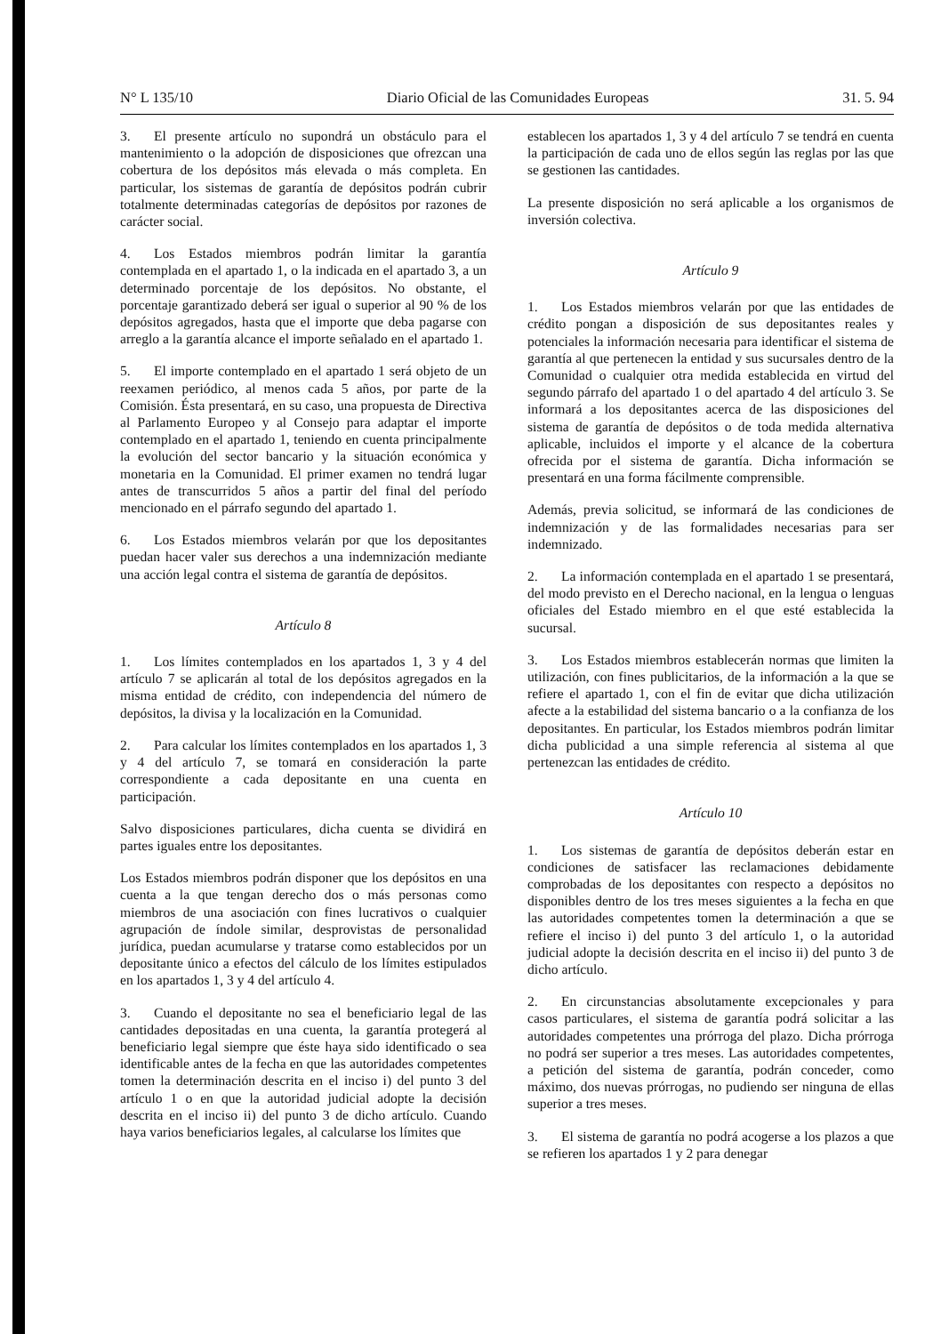N° L 135/10 Diario Oficial de las Comunidades Europeas 31. 5. 94
3. El presente artículo no supondrá un obstáculo para el mantenimiento o la adopción de disposiciones que ofrezcan una cobertura de los depósitos más elevada o más completa. En particular, los sistemas de garantía de depósitos podrán cubrir totalmente determinadas categorías de depósitos por razones de carácter social.
4. Los Estados miembros podrán limitar la garantía contemplada en el apartado 1, o la indicada en el apartado 3, a un determinado porcentaje de los depósitos. No obstante, el porcentaje garantizado deberá ser igual o superior al 90 % de los depósitos agregados, hasta que el importe que deba pagarse con arreglo a la garantía alcance el importe señalado en el apartado 1.
5. El importe contemplado en el apartado 1 será objeto de un reexamen periódico, al menos cada 5 años, por parte de la Comisión. Ésta presentará, en su caso, una propuesta de Directiva al Parlamento Europeo y al Consejo para adaptar el importe contemplado en el apartado 1, teniendo en cuenta principalmente la evolución del sector bancario y la situación económica y monetaria en la Comunidad. El primer examen no tendrá lugar antes de transcurridos 5 años a partir del final del período mencionado en el párrafo segundo del apartado 1.
6. Los Estados miembros velarán por que los depositantes puedan hacer valer sus derechos a una indemnización mediante una acción legal contra el sistema de garantía de depósitos.
Artículo 8
1. Los límites contemplados en los apartados 1, 3 y 4 del artículo 7 se aplicarán al total de los depósitos agregados en la misma entidad de crédito, con independencia del número de depósitos, la divisa y la localización en la Comunidad.
2. Para calcular los límites contemplados en los apartados 1, 3 y 4 del artículo 7, se tomará en consideración la parte correspondiente a cada depositante en una cuenta en participación.
Salvo disposiciones particulares, dicha cuenta se dividirá en partes iguales entre los depositantes.
Los Estados miembros podrán disponer que los depósitos en una cuenta a la que tengan derecho dos o más personas como miembros de una asociación con fines lucrativos o cualquier agrupación de índole similar, desprovistas de personalidad jurídica, puedan acumularse y tratarse como establecidos por un depositante único a efectos del cálculo de los límites estipulados en los apartados 1, 3 y 4 del artículo 4.
3. Cuando el depositante no sea el beneficiario legal de las cantidades depositadas en una cuenta, la garantía protegerá al beneficiario legal siempre que éste haya sido identificado o sea identificable antes de la fecha en que las autoridades competentes tomen la determinación descrita en el inciso i) del punto 3 del artículo 1 o en que la autoridad judicial adopte la decisión descrita en el inciso ii) del punto 3 de dicho artículo. Cuando haya varios beneficiarios legales, al calcularse los límites que
establecen los apartados 1, 3 y 4 del artículo 7 se tendrá en cuenta la participación de cada uno de ellos según las reglas por las que se gestionen las cantidades.
La presente disposición no será aplicable a los organismos de inversión colectiva.
Artículo 9
1. Los Estados miembros velarán por que las entidades de crédito pongan a disposición de sus depositantes reales y potenciales la información necesaria para identificar el sistema de garantía al que pertenecen la entidad y sus sucursales dentro de la Comunidad o cualquier otra medida establecida en virtud del segundo párrafo del apartado 1 o del apartado 4 del artículo 3. Se informará a los depositantes acerca de las disposiciones del sistema de garantía de depósitos o de toda medida alternativa aplicable, incluidos el importe y el alcance de la cobertura ofrecida por el sistema de garantía. Dicha información se presentará en una forma fácilmente comprensible.
Además, previa solicitud, se informará de las condiciones de indemnización y de las formalidades necesarias para ser indemnizado.
2. La información contemplada en el apartado 1 se presentará, del modo previsto en el Derecho nacional, en la lengua o lenguas oficiales del Estado miembro en el que esté establecida la sucursal.
3. Los Estados miembros establecerán normas que limiten la utilización, con fines publicitarios, de la información a la que se refiere el apartado 1, con el fin de evitar que dicha utilización afecte a la estabilidad del sistema bancario o a la confianza de los depositantes. En particular, los Estados miembros podrán limitar dicha publicidad a una simple referencia al sistema al que pertenezcan las entidades de crédito.
Artículo 10
1. Los sistemas de garantía de depósitos deberán estar en condiciones de satisfacer las reclamaciones debidamente comprobadas de los depositantes con respecto a depósitos no disponibles dentro de los tres meses siguientes a la fecha en que las autoridades competentes tomen la determinación a que se refiere el inciso i) del punto 3 del artículo 1, o la autoridad judicial adopte la decisión descrita en el inciso ii) del punto 3 de dicho artículo.
2. En circunstancias absolutamente excepcionales y para casos particulares, el sistema de garantía podrá solicitar a las autoridades competentes una prórroga del plazo. Dicha prórroga no podrá ser superior a tres meses. Las autoridades competentes, a petición del sistema de garantía, podrán conceder, como máximo, dos nuevas prórrogas, no pudiendo ser ninguna de ellas superior a tres meses.
3. El sistema de garantía no podrá acogerse a los plazos a que se refieren los apartados 1 y 2 para denegar